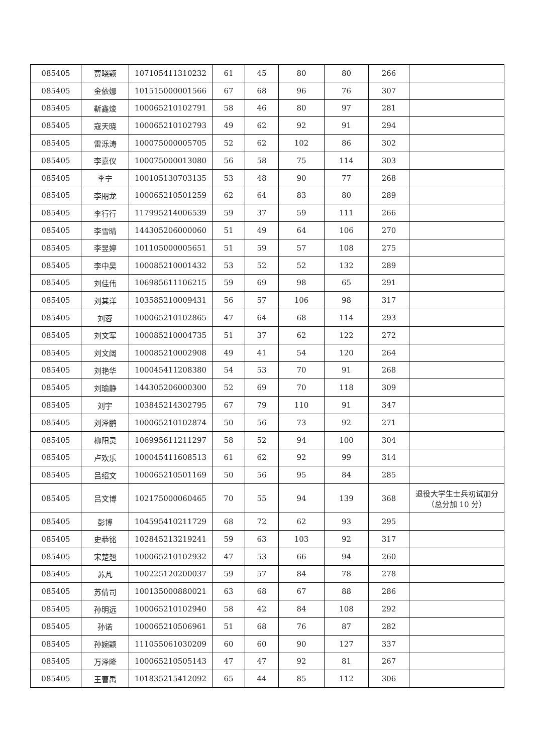| 085405 | 贾晓颖 | 107105411310232 | 61 | 45 | 80 | 80 | 266 | |
| 085405 | 金依娜 | 101515000001566 | 67 | 68 | 96 | 76 | 307 | |
| 085405 | 靳鑫焌 | 100065210102791 | 58 | 46 | 80 | 97 | 281 | |
| 085405 | 寇天晓 | 100065210102793 | 49 | 62 | 92 | 91 | 294 | |
| 085405 | 雷泺涛 | 100075000005705 | 52 | 62 | 102 | 86 | 302 | |
| 085405 | 李嘉仪 | 100075000013080 | 56 | 58 | 75 | 114 | 303 | |
| 085405 | 李宁 | 100105130703135 | 53 | 48 | 90 | 77 | 268 | |
| 085405 | 李朋龙 | 100065210501259 | 62 | 64 | 83 | 80 | 289 | |
| 085405 | 李行行 | 117995214006539 | 59 | 37 | 59 | 111 | 266 | |
| 085405 | 李雪晴 | 144305206000060 | 51 | 49 | 64 | 106 | 270 | |
| 085405 | 李昱婷 | 101105000005651 | 51 | 59 | 57 | 108 | 275 | |
| 085405 | 李中昊 | 100085210001432 | 53 | 52 | 52 | 132 | 289 | |
| 085405 | 刘佳伟 | 106985611106215 | 59 | 69 | 98 | 65 | 291 | |
| 085405 | 刘其洋 | 103585210009431 | 56 | 57 | 106 | 98 | 317 | |
| 085405 | 刘蓉 | 100065210102865 | 47 | 64 | 68 | 114 | 293 | |
| 085405 | 刘文军 | 100085210004735 | 51 | 37 | 62 | 122 | 272 | |
| 085405 | 刘文阔 | 100085210002908 | 49 | 41 | 54 | 120 | 264 | |
| 085405 | 刘艳华 | 100045411208380 | 54 | 53 | 70 | 91 | 268 | |
| 085405 | 刘瑜静 | 144305206000300 | 52 | 69 | 70 | 118 | 309 | |
| 085405 | 刘宇 | 103845214302795 | 67 | 79 | 110 | 91 | 347 | |
| 085405 | 刘泽鹏 | 100065210102874 | 50 | 56 | 73 | 92 | 271 | |
| 085405 | 柳阳灵 | 106995611211297 | 58 | 52 | 94 | 100 | 304 | |
| 085405 | 卢欢乐 | 100045411608513 | 61 | 62 | 92 | 99 | 314 | |
| 085405 | 吕绍文 | 100065210501169 | 50 | 56 | 95 | 84 | 285 | |
| 085405 | 吕文博 | 102175000060465 | 70 | 55 | 94 | 139 | 368 | 退役大学生士兵初试加分（总分加 10 分） |
| 085405 | 彭博 | 104595410211729 | 68 | 72 | 62 | 93 | 295 | |
| 085405 | 史恭铭 | 102845213219241 | 59 | 63 | 103 | 92 | 317 | |
| 085405 | 宋楚翘 | 100065210102932 | 47 | 53 | 66 | 94 | 260 | |
| 085405 | 苏芃 | 100225120200037 | 59 | 57 | 84 | 78 | 278 | |
| 085405 | 苏倩司 | 100135000880021 | 63 | 68 | 67 | 88 | 286 | |
| 085405 | 孙明远 | 100065210102940 | 58 | 42 | 84 | 108 | 292 | |
| 085405 | 孙诺 | 100065210506961 | 51 | 68 | 76 | 87 | 282 | |
| 085405 | 孙婉颖 | 111055061030209 | 60 | 60 | 90 | 127 | 337 | |
| 085405 | 万泽隆 | 100065210505143 | 47 | 47 | 92 | 81 | 267 | |
| 085405 | 王曹禹 | 101835215412092 | 65 | 44 | 85 | 112 | 306 | |